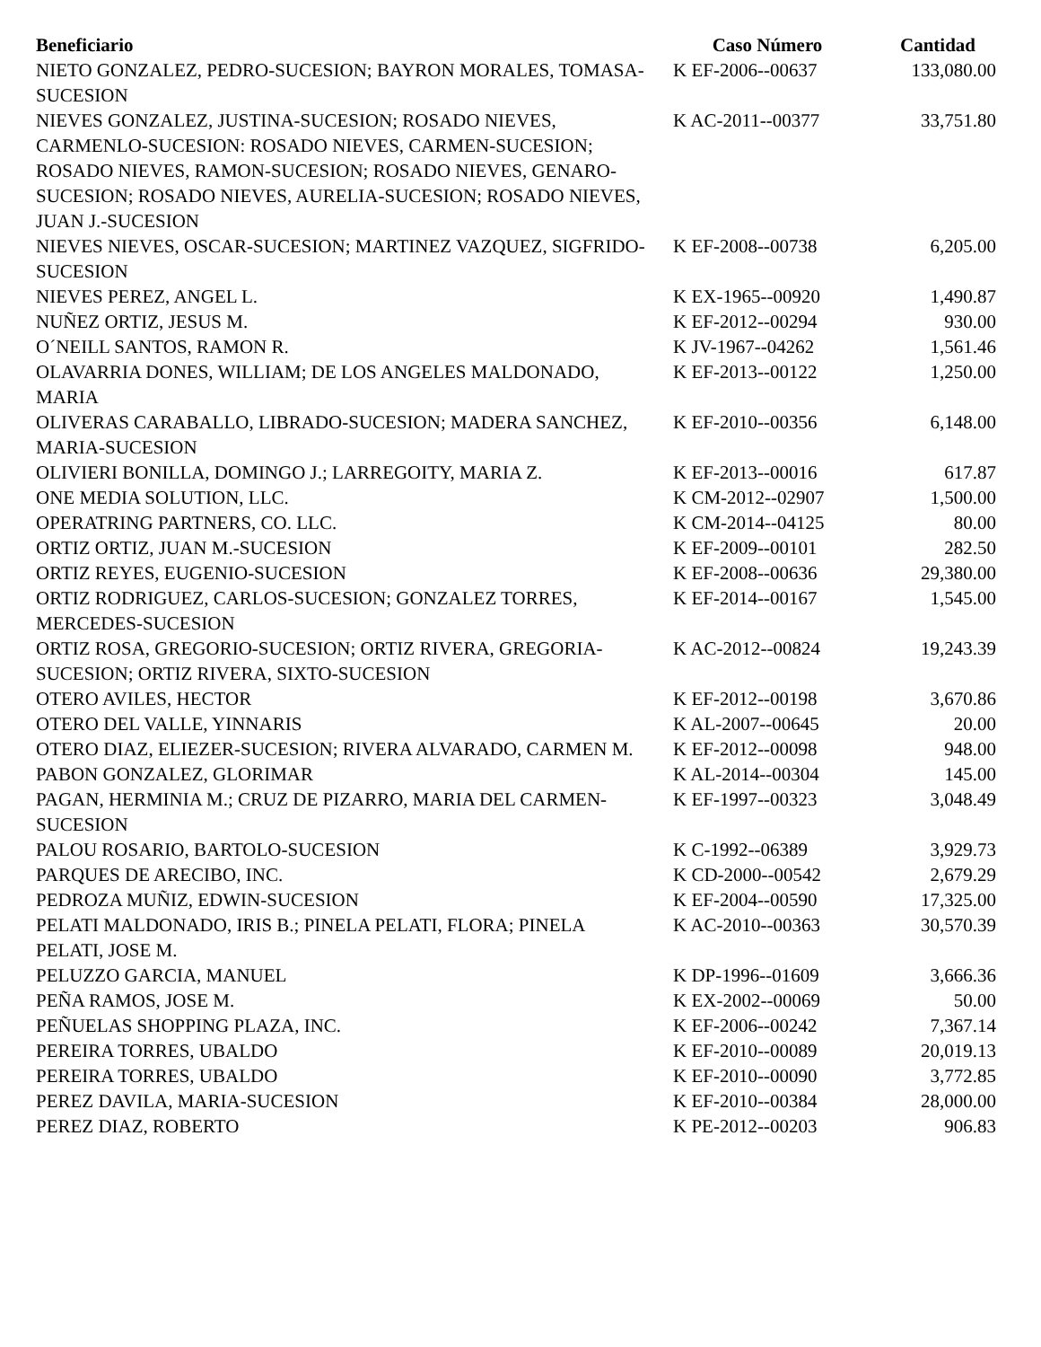| Beneficiario | Caso Número | Cantidad |
| --- | --- | --- |
| NIETO GONZALEZ, PEDRO-SUCESION; BAYRON MORALES, TOMASA-SUCESION | K EF-2006--00637 | 133,080.00 |
| NIEVES GONZALEZ, JUSTINA-SUCESION; ROSADO NIEVES, CARMENLO-SUCESION: ROSADO NIEVES, CARMEN-SUCESION; ROSADO NIEVES, RAMON-SUCESION; ROSADO NIEVES, GENARO-SUCESION; ROSADO NIEVES, AURELIA-SUCESION; ROSADO NIEVES, JUAN J.-SUCESION | K AC-2011--00377 | 33,751.80 |
| NIEVES NIEVES, OSCAR-SUCESION; MARTINEZ VAZQUEZ, SIGFRIDO-SUCESION | K EF-2008--00738 | 6,205.00 |
| NIEVES PEREZ, ANGEL L. | K EX-1965--00920 | 1,490.87 |
| NUÑEZ ORTIZ, JESUS M. | K EF-2012--00294 | 930.00 |
| O´NEILL SANTOS, RAMON R. | K JV-1967--04262 | 1,561.46 |
| OLAVARRIA DONES, WILLIAM; DE LOS ANGELES MALDONADO, MARIA | K EF-2013--00122 | 1,250.00 |
| OLIVERAS CARABALLO, LIBRADO-SUCESION; MADERA SANCHEZ, MARIA-SUCESION | K EF-2010--00356 | 6,148.00 |
| OLIVIERI BONILLA, DOMINGO J.; LARREGOITY, MARIA Z. | K EF-2013--00016 | 617.87 |
| ONE MEDIA SOLUTION, LLC. | K CM-2012--02907 | 1,500.00 |
| OPERATRING PARTNERS, CO. LLC. | K CM-2014--04125 | 80.00 |
| ORTIZ ORTIZ, JUAN M.-SUCESION | K EF-2009--00101 | 282.50 |
| ORTIZ REYES, EUGENIO-SUCESION | K EF-2008--00636 | 29,380.00 |
| ORTIZ RODRIGUEZ, CARLOS-SUCESION; GONZALEZ TORRES, MERCEDES-SUCESION | K EF-2014--00167 | 1,545.00 |
| ORTIZ ROSA, GREGORIO-SUCESION; ORTIZ RIVERA, GREGORIA-SUCESION; ORTIZ RIVERA, SIXTO-SUCESION | K AC-2012--00824 | 19,243.39 |
| OTERO AVILES, HECTOR | K EF-2012--00198 | 3,670.86 |
| OTERO DEL VALLE, YINNARIS | K AL-2007--00645 | 20.00 |
| OTERO DIAZ, ELIEZER-SUCESION; RIVERA ALVARADO, CARMEN M. | K EF-2012--00098 | 948.00 |
| PABON GONZALEZ, GLORIMAR | K AL-2014--00304 | 145.00 |
| PAGAN, HERMINIA M.; CRUZ DE PIZARRO, MARIA DEL CARMEN-SUCESION | K EF-1997--00323 | 3,048.49 |
| PALOU ROSARIO, BARTOLO-SUCESION | K C-1992--06389 | 3,929.73 |
| PARQUES DE ARECIBO, INC. | K CD-2000--00542 | 2,679.29 |
| PEDROZA MUÑIZ, EDWIN-SUCESION | K EF-2004--00590 | 17,325.00 |
| PELATI MALDONADO, IRIS B.; PINELA PELATI, FLORA; PINELA PELATI, JOSE M. | K AC-2010--00363 | 30,570.39 |
| PELUZZO GARCIA, MANUEL | K DP-1996--01609 | 3,666.36 |
| PEÑA RAMOS, JOSE M. | K EX-2002--00069 | 50.00 |
| PEÑUELAS SHOPPING PLAZA, INC. | K EF-2006--00242 | 7,367.14 |
| PEREIRA TORRES, UBALDO | K EF-2010--00089 | 20,019.13 |
| PEREIRA TORRES, UBALDO | K EF-2010--00090 | 3,772.85 |
| PEREZ DAVILA, MARIA-SUCESION | K EF-2010--00384 | 28,000.00 |
| PEREZ DIAZ, ROBERTO | K PE-2012--00203 | 906.83 |